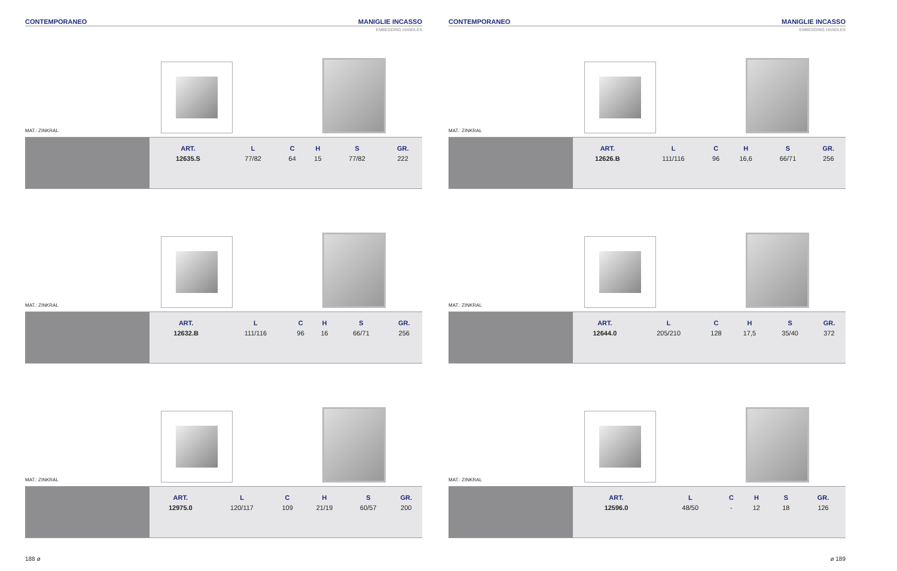CONTEMPORANEO MANIGLIE INCASSO
EMBEDDING HANDLES
MAT.: ZINKRAL
| ART. | L | C | H | S | GR. |
| --- | --- | --- | --- | --- | --- |
| 12635.S | 77/82 | 64 | 15 | 77/82 | 222 |
MAT.: ZINKRAL
| ART. | L | C | H | S | GR. |
| --- | --- | --- | --- | --- | --- |
| 12632.B | 111/116 | 96 | 16 | 66/71 | 256 |
MAT.: ZINKRAL
| ART. | L | C | H | S | GR. |
| --- | --- | --- | --- | --- | --- |
| 12975.0 | 120/117 | 109 | 21/19 | 60/57 | 200 |
188 ø
CONTEMPORANEO MANIGLIE INCASSO
EMBEDDING HANDLES
MAT.: ZINKRAL
| ART. | L | C | H | S | GR. |
| --- | --- | --- | --- | --- | --- |
| 12626.B | 111/116 | 96 | 16,6 | 66/71 | 256 |
MAT.: ZINKRAL
| ART. | L | C | H | S | GR. |
| --- | --- | --- | --- | --- | --- |
| 12644.0 | 205/210 | 128 | 17,5 | 35/40 | 372 |
MAT.: ZINKRAL
| ART. | L | C | H | S | GR. |
| --- | --- | --- | --- | --- | --- |
| 12596.0 | 48/50 | - | 12 | 18 | 126 |
ø 189